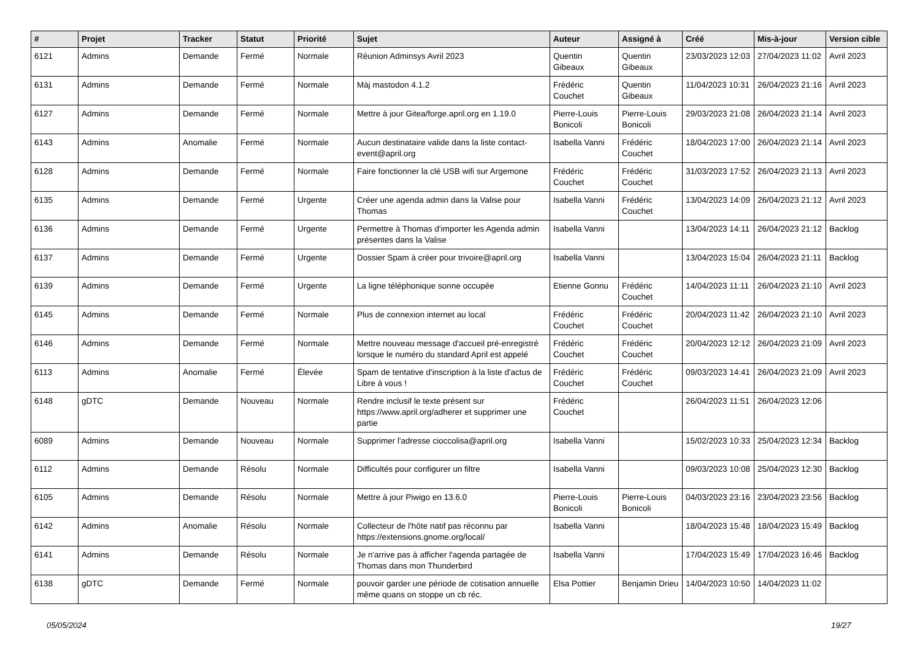| # | Projet | Tracker | Statut | Priorité | Sujet | Auteur | Assigné à | Créé | Mis-à-jour | Version cible |
| --- | --- | --- | --- | --- | --- | --- | --- | --- | --- | --- |
| 6121 | Admins | Demande | Fermé | Normale | Réunion Adminsys Avril 2023 | Quentin Gibeaux | Quentin Gibeaux | 23/03/2023 12:03 | 27/04/2023 11:02 | Avril 2023 |
| 6131 | Admins | Demande | Fermé | Normale | Màj mastodon 4.1.2 | Frédéric Couchet | Quentin Gibeaux | 11/04/2023 10:31 | 26/04/2023 21:16 | Avril 2023 |
| 6127 | Admins | Demande | Fermé | Normale | Mettre à jour Gitea/forge.april.org en 1.19.0 | Pierre-Louis Bonicoli | Pierre-Louis Bonicoli | 29/03/2023 21:08 | 26/04/2023 21:14 | Avril 2023 |
| 6143 | Admins | Anomalie | Fermé | Normale | Aucun destinataire valide dans la liste contact-event@april.org | Isabella Vanni | Frédéric Couchet | 18/04/2023 17:00 | 26/04/2023 21:14 | Avril 2023 |
| 6128 | Admins | Demande | Fermé | Normale | Faire fonctionner la clé USB wifi sur Argemone | Frédéric Couchet | Frédéric Couchet | 31/03/2023 17:52 | 26/04/2023 21:13 | Avril 2023 |
| 6135 | Admins | Demande | Fermé | Urgente | Créer une agenda admin dans la Valise pour Thomas | Isabella Vanni | Frédéric Couchet | 13/04/2023 14:09 | 26/04/2023 21:12 | Avril 2023 |
| 6136 | Admins | Demande | Fermé | Urgente | Permettre à Thomas d'importer les Agenda admin présentes dans la Valise | Isabella Vanni | | 13/04/2023 14:11 | 26/04/2023 21:12 | Backlog |
| 6137 | Admins | Demande | Fermé | Urgente | Dossier Spam à créer pour trivoire@april.org | Isabella Vanni | | 13/04/2023 15:04 | 26/04/2023 21:11 | Backlog |
| 6139 | Admins | Demande | Fermé | Urgente | La ligne téléphonique sonne occupée | Etienne Gonnu | Frédéric Couchet | 14/04/2023 11:11 | 26/04/2023 21:10 | Avril 2023 |
| 6145 | Admins | Demande | Fermé | Normale | Plus de connexion internet au local | Frédéric Couchet | Frédéric Couchet | 20/04/2023 11:42 | 26/04/2023 21:10 | Avril 2023 |
| 6146 | Admins | Demande | Fermé | Normale | Mettre nouveau message d'accueil pré-enregistré lorsque le numéro du standard April est appelé | Frédéric Couchet | Frédéric Couchet | 20/04/2023 12:12 | 26/04/2023 21:09 | Avril 2023 |
| 6113 | Admins | Anomalie | Fermé | Élevée | Spam de tentative d'inscription à la liste d'actus de Libre à vous ! | Frédéric Couchet | Frédéric Couchet | 09/03/2023 14:41 | 26/04/2023 21:09 | Avril 2023 |
| 6148 | gDTC | Demande | Nouveau | Normale | Rendre inclusif le texte présent sur https://www.april.org/adherer et supprimer une partie | Frédéric Couchet | | 26/04/2023 11:51 | 26/04/2023 12:06 | |
| 6089 | Admins | Demande | Nouveau | Normale | Supprimer l'adresse cioccolisa@april.org | Isabella Vanni | | 15/02/2023 10:33 | 25/04/2023 12:34 | Backlog |
| 6112 | Admins | Demande | Résolu | Normale | Difficultés pour configurer un filtre | Isabella Vanni | | 09/03/2023 10:08 | 25/04/2023 12:30 | Backlog |
| 6105 | Admins | Demande | Résolu | Normale | Mettre à jour Piwigo en 13.6.0 | Pierre-Louis Bonicoli | Pierre-Louis Bonicoli | 04/03/2023 23:16 | 23/04/2023 23:56 | Backlog |
| 6142 | Admins | Anomalie | Résolu | Normale | Collecteur de l'hôte natif pas réconnu par https://extensions.gnome.org/local/ | Isabella Vanni | | 18/04/2023 15:48 | 18/04/2023 15:49 | Backlog |
| 6141 | Admins | Demande | Résolu | Normale | Je n'arrive pas à afficher l'agenda partagée de Thomas dans mon Thunderbird | Isabella Vanni | | 17/04/2023 15:49 | 17/04/2023 16:46 | Backlog |
| 6138 | gDTC | Demande | Fermé | Normale | pouvoir garder une période de cotisation annuelle même quans on stoppe un cb réc. | Elsa Pottier | Benjamin Drieu | 14/04/2023 10:50 | 14/04/2023 11:02 | |
05/05/2024 19/27